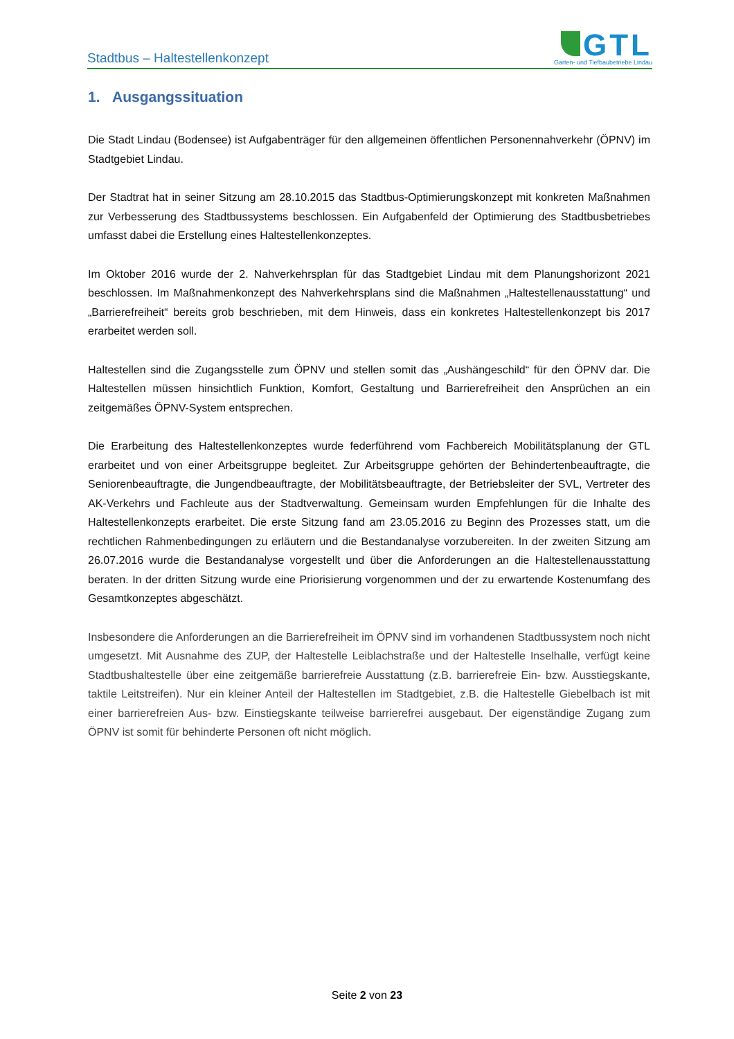Stadtbus – Haltestellenkonzept
GTL
Garten- und Tiefbaubetriebe Lindau
1. Ausgangssituation
Die Stadt Lindau (Bodensee) ist Aufgabenträger für den allgemeinen öffentlichen Personennahverkehr (ÖPNV) im Stadtgebiet Lindau.
Der Stadtrat hat in seiner Sitzung am 28.10.2015 das Stadtbus-Optimierungskonzept mit konkreten Maßnahmen zur Verbesserung des Stadtbussystems beschlossen. Ein Aufgabenfeld der Optimierung des Stadtbusbetriebes umfasst dabei die Erstellung eines Haltestellenkonzeptes.
Im Oktober 2016 wurde der 2. Nahverkehrsplan für das Stadtgebiet Lindau mit dem Planungshorizont 2021 beschlossen. Im Maßnahmenkonzept des Nahverkehrsplans sind die Maßnahmen „Haltestellenausstattung“ und „Barrierefreiheit“ bereits grob beschrieben, mit dem Hinweis, dass ein konkretes Haltestellenkonzept bis 2017 erarbeitet werden soll.
Haltestellen sind die Zugangsstelle zum ÖPNV und stellen somit das „Aushängeschild“ für den ÖPNV dar. Die Haltestellen müssen hinsichtlich Funktion, Komfort, Gestaltung und Barrierefreiheit den Ansprüchen an ein zeitgemäßes ÖPNV-System entsprechen.
Die Erarbeitung des Haltestellenkonzeptes wurde federführend vom Fachbereich Mobilitätsplanung der GTL erarbeitet und von einer Arbeitsgruppe begleitet. Zur Arbeitsgruppe gehörten der Behindertenbeauftragte, die Seniorenbeauftragte, die Jungendbeauftragte, der Mobilitätsbeauftragte, der Betriebsleiter der SVL, Vertreter des AK-Verkehrs und Fachleute aus der Stadtverwaltung. Gemeinsam wurden Empfehlungen für die Inhalte des Haltestellenkonzepts erarbeitet. Die erste Sitzung fand am 23.05.2016 zu Beginn des Prozesses statt, um die rechtlichen Rahmenbedingungen zu erläutern und die Bestandanalyse vorzubereiten. In der zweiten Sitzung am 26.07.2016 wurde die Bestandanalyse vorgestellt und über die Anforderungen an die Haltestellenausstattung beraten. In der dritten Sitzung wurde eine Priorisierung vorgenommen und der zu erwartende Kostenumfang des Gesamtkonzeptes abgeschätzt.
Insbesondere die Anforderungen an die Barrierefreiheit im ÖPNV sind im vorhandenen Stadtbussystem noch nicht umgesetzt. Mit Ausnahme des ZUP, der Haltestelle Leiblachstraße und der Haltestelle Inselhalle, verfügt keine Stadtbushaltestelle über eine zeitgemäße barrierefreie Ausstattung (z.B. barrierefreie Ein- bzw. Ausstiegskante, taktile Leitstreifen). Nur ein kleiner Anteil der Haltestellen im Stadtgebiet, z.B. die Haltestelle Giebelbach ist mit einer barrierefreien Aus- bzw. Einstiegskante teilweise barrierefrei ausgebaut. Der eigenständige Zugang zum ÖPNV ist somit für behinderte Personen oft nicht möglich.
Seite 2 von 23